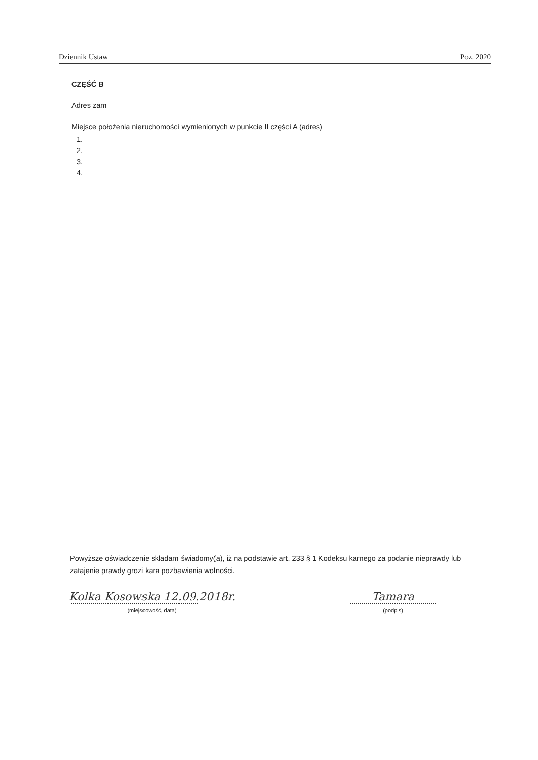Dziennik Ustaw Poz. 2020
CZĘŚĆ B
Adres zam
Miejsce położenia nieruchomości wymienionych w punkcie II części A (adres)
1.
2.
3.
4.
Powyższe oświadczenie składam świadomy(a), iż na podstawie art. 233 § 1 Kodeksu karnego za podanie nieprawdy lub zatajenie prawdy grozi kara pozbawienia wolności.
Kolka Kosowska 12.09.2018r.
(miejscowość, data)
Tamara
(podpis)